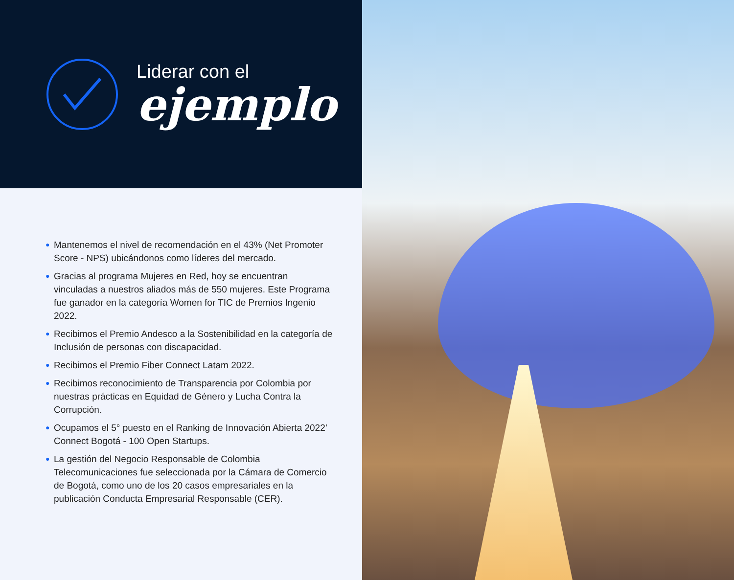Liderar con el
ejemplo
● Mantenemos el nivel de recomendación en el 43% (Net Promoter Score - NPS) ubicándonos como líderes del mercado.
● Gracias al programa Mujeres en Red, hoy se encuentran vinculadas a nuestros aliados más de 550 mujeres. Este Programa fue ganador en la categoría Women for TIC de Premios Ingenio 2022.
● Recibimos el Premio Andesco a la Sostenibilidad en la categoría de Inclusión de personas con discapacidad.
● Recibimos el Premio Fiber Connect Latam 2022.
● Recibimos reconocimiento de Transparencia por Colombia por nuestras prácticas en Equidad de Género y Lucha Contra la Corrupción.
● Ocupamos el 5° puesto en el Ranking de Innovación Abierta 2022’ Connect Bogotá - 100 Open Startups.
● La gestión del Negocio Responsable de Colombia Telecomunicaciones fue seleccionada por la Cámara de Comercio de Bogotá, como uno de los 20 casos empresariales en la publicación Conducta Empresarial Responsable (CER).